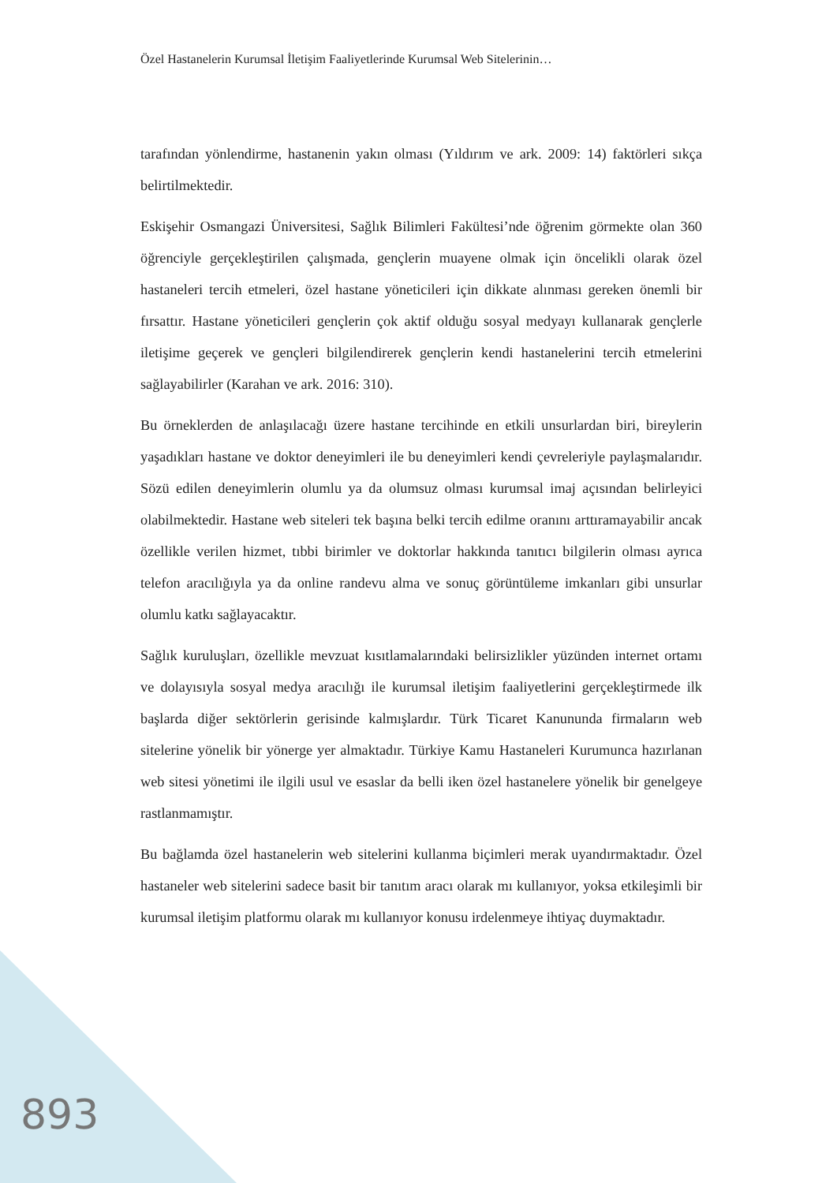Özel Hastanelerin Kurumsal İletişim Faaliyetlerinde Kurumsal Web Sitelerinin…
tarafından yönlendirme, hastanenin yakın olması (Yıldırım ve ark. 2009: 14) faktörleri sıkça belirtilmektedir.
Eskişehir Osmangazi Üniversitesi, Sağlık Bilimleri Fakültesi’nde öğrenim görmekte olan 360 öğrenciyle gerçekleştirilen çalışmada, gençlerin muayene olmak için öncelikli olarak özel hastaneleri tercih etmeleri, özel hastane yöneticileri için dikkate alınması gereken önemli bir fırsattır. Hastane yöneticileri gençlerin çok aktif olduğu sosyal medyayı kullanarak gençlerle iletişime geçerek ve gençleri bilgilendirerek gençlerin kendi hastanelerini tercih etmelerini sağlayabilirler (Karahan ve ark. 2016: 310).
Bu örneklerden de anlaşılacağı üzere hastane tercihinde en etkili unsurlardan biri, bireylerin yaşadıkları hastane ve doktor deneyimleri ile bu deneyimleri kendi çevreleriyle paylaşmalarıdır. Sözü edilen deneyimlerin olumlu ya da olumsuz olması kurumsal imaj açısından belirleyici olabilmektedir. Hastane web siteleri tek başına belki tercih edilme oranını arttıramayabilir ancak özellikle verilen hizmet, tıbbi birimler ve doktorlar hakkında tanıtıcı bilgilerin olması ayrıca telefon aracılığıyla ya da online randevu alma ve sonuç görüntüleme imkanları gibi unsurlar olumlu katkı sağlayacaktır.
Sağlık kuruluşları, özellikle mevzuat kısıtlamalarındaki belirsizlikler yüzünden internet ortamı ve dolayısıyla sosyal medya aracılığı ile kurumsal iletişim faaliyetlerini gerçekleştirmede ilk başlarda diğer sektörlerin gerisinde kalmışlardır. Türk Ticaret Kanununda firmaların web sitelerine yönelik bir yönerge yer almaktadır. Türkiye Kamu Hastaneleri Kurumunca hazırlanan web sitesi yönetimi ile ilgili usul ve esaslar da belli iken özel hastanelere yönelik bir genelgeye rastlanmamıştır.
Bu bağlamda özel hastanelerin web sitelerini kullanma biçimleri merak uyandırmaktadır. Özel hastaneler web sitelerini sadece basit bir tanıtım aracı olarak mı kullanıyor, yoksa etkileşimli bir kurumsal iletişim platformu olarak mı kullanıyor konusu irdelenmeye ihtiyaç duymaktadır.
893